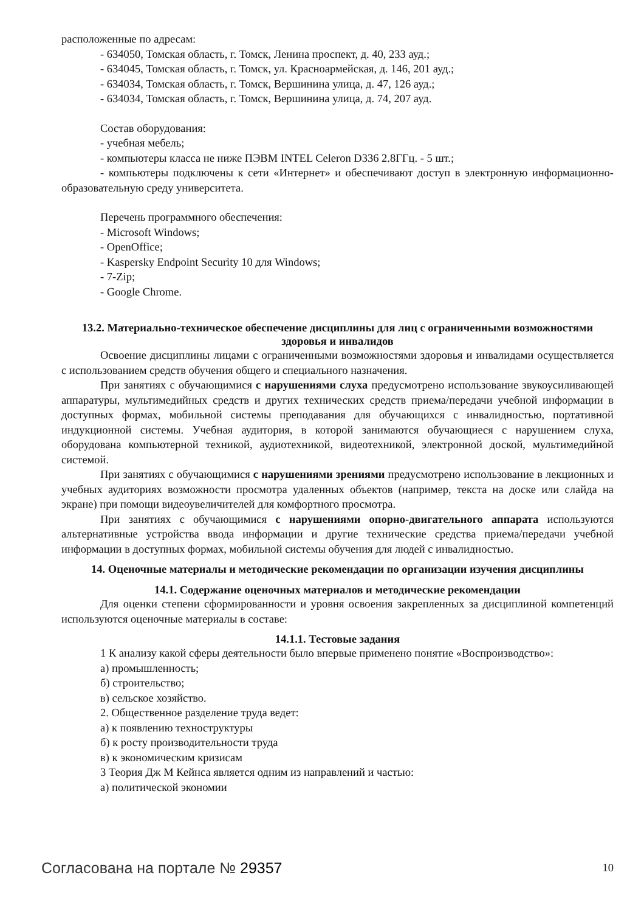расположенные по адресам:
- 634050, Томская область, г. Томск, Ленина проспект, д. 40, 233 ауд.;
- 634045, Томская область, г. Томск, ул. Красноармейская, д. 146, 201 ауд.;
- 634034, Томская область, г. Томск, Вершинина улица, д. 47, 126 ауд.;
- 634034, Томская область, г. Томск, Вершинина улица, д. 74, 207 ауд.
Состав оборудования:
- учебная мебель;
- компьютеры класса не ниже ПЭВМ INTEL Celeron D336 2.8ГГц. - 5 шт.;
- компьютеры подключены к сети «Интернет» и обеспечивают доступ в электронную информационно-образовательную среду университета.
Перечень программного обеспечения:
- Microsoft Windows;
- OpenOffice;
- Kaspersky Endpoint Security 10 для Windows;
- 7-Zip;
- Google Chrome.
13.2. Материально-техническое обеспечение дисциплины для лиц с ограниченными возможностями здоровья и инвалидов
Освоение дисциплины лицами с ограниченными возможностями здоровья и инвалидами осуществляется с использованием средств обучения общего и специального назначения.
При занятиях с обучающимися с нарушениями слуха предусмотрено использование звукоусиливающей аппаратуры, мультимедийных средств и других технических средств приема/передачи учебной информации в доступных формах, мобильной системы преподавания для обучающихся с инвалидностью, портативной индукционной системы. Учебная аудитория, в которой занимаются обучающиеся с нарушением слуха, оборудована компьютерной техникой, аудиотехникой, видеотехникой, электронной доской, мультимедийной системой.
При занятиях с обучающимися с нарушениями зрениями предусмотрено использование в лекционных и учебных аудиториях возможности просмотра удаленных объектов (например, текста на доске или слайда на экране) при помощи видеоувеличителей для комфортного просмотра.
При занятиях с обучающимися с нарушениями опорно-двигательного аппарата используются альтернативные устройства ввода информации и другие технические средства приема/передачи учебной информации в доступных формах, мобильной системы обучения для людей с инвалидностью.
14. Оценочные материалы и методические рекомендации по организации изучения дисциплины
14.1. Содержание оценочных материалов и методические рекомендации
Для оценки степени сформированности и уровня освоения закрепленных за дисциплиной компетенций используются оценочные материалы в составе:
14.1.1. Тестовые задания
1 К анализу какой сферы деятельности было впервые применено понятие «Воспроизводство»:
а) промышленность;
б) строительство;
в) сельское хозяйство.
2. Общественное разделение труда ведет:
а) к появлению техноструктуры
б) к росту производительности труда
в) к экономическим кризисам
3 Теория Дж М Кейнса является одним из направлений и частью:
а) политической экономии
Согласована на портале № 29357 10